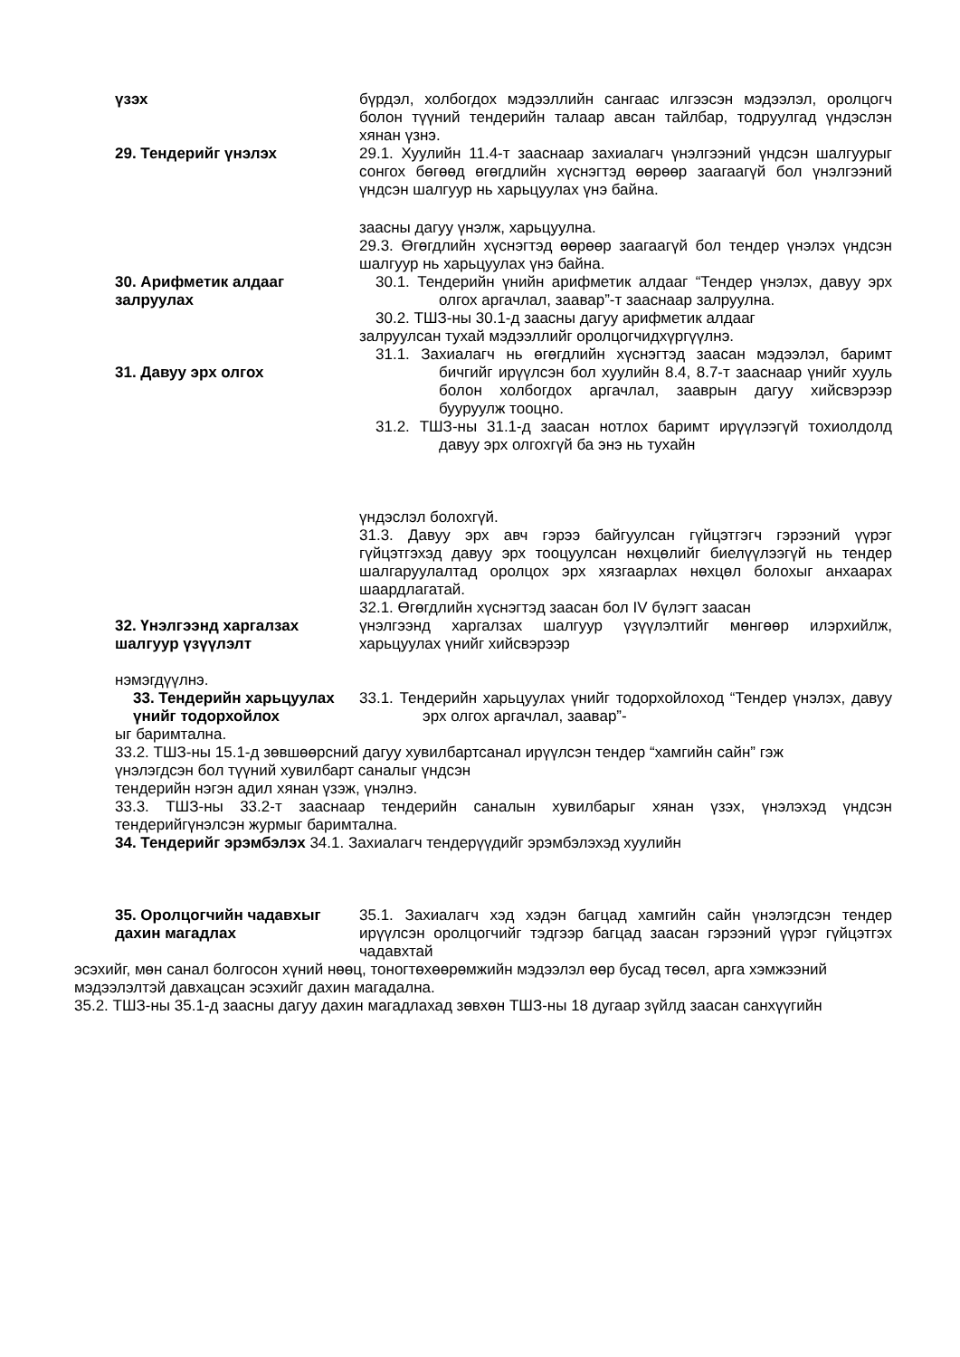үзэх бүрдэл, холбогдох мэдээллийн сангаас илгээсэн мэдээлэл, оролцогч болон түүний тендерийн талаар авсан тайлбар, тодруулгад үндэслэн хянан үзнэ.
29. Тендерийг үнэлэх 29.1. Хуулийн 11.4-т зааснаар захиалагч үнэлгээний үндсэн шалгуурыг сонгох бөгөөд өгөгдлийн хүснэгтэд өөрөөр заагаагүй бол үнэлгээний үндсэн шалгуур нь харьцуулах үнэ байна.
заасны дагуу үнэлж, харьцуулна.
29.3. Өгөгдлийн хүснэгтэд өөрөөр заагаагүй бол тендер үнэлэх үндсэн шалгуур нь харьцуулах үнэ байна.
30. Арифметик алдааг залруулах
30.1. Тендерийн үнийн арифметик алдааг “Тендер үнэлэх, давуу эрх олгох аргачлал, заавар”-т зааснаар залруулна.
30.2. ТШЗ-ны 30.1-д заасны дагуу арифметик алдааг
залруулсан тухай мэдээллийг оролцогчидхүргүүлнэ.
31. Давуу эрх олгох 31.1. Захиалагч нь өгөгдлийн хүснэгтэд заасан мэдээлэл, баримт бичгийг ирүүлсэн бол хуулийн 8.4, 8.7-т зааснаар үнийг хууль болон холбогдох аргачлал, зааврын дагуу хийсвэрээр бууруулж тооцно.
31.2. ТШЗ-ны 31.1-д заасан нотлох баримт ирүүлээгүй тохиолдолд давуу эрх олгохгүй ба энэ нь тухайн
үндэслэл болохгүй.
31.3. Давуу эрх авч гэрээ байгуулсан гүйцэтгэгч гэрээний үүрэг гүйцэтгэхэд давуу эрх тооцуулсан нөхцөлийг биелүүлээгүй нь тендер шалгаруулалтад оролцох эрх хязгаарлах нөхцөл болохыг анхаарах шаардлагатай.
32.1. Өгөгдлийн хүснэгтэд заасан бол IV бүлэгт заасан
32. Үнэлгээнд харгалзах шалгуур үзүүлэлт
үнэлгээнд харгалзах шалгуур үзүүлэлтийг мөнгөөр илэрхийлж, харьцуулах үнийг хийсвэрээр
нэмэгдүүлнэ.
33. Тендерийн харьцуулах үнийг тодорхойлох
33.1. Тендерийн харьцуулах үнийг тодорхойлоход “Тендер үнэлэх, давуу эрх олгох аргачлал, заавар”-
ыг баримтална.
33.2. ТШЗ-ны 15.1-д зөвшөөрсний дагуу хувилбартсанал ирүүлсэн тендер “хамгийн сайн” гэж
үнэлэгдсэн бол түүний хувилбарт саналыг үндсэн
тендерийн нэгэн адил хянан үзэж, үнэлнэ.
33.3. ТШЗ-ны 33.2-т зааснаар тендерийн саналын хувилбарыг хянан үзэх, үнэлэхэд үндсэн тендерийгүнэлсэн журмыг баримтална.
34. Тендерийг эрэмбэлэх 34.1. Захиалагч тендерүүдийг эрэмбэлэхэд хуулийн
35. Оролцогчийн чадавхыг дахин магадлах
35.1. Захиалагч хэд хэдэн багцад хамгийн сайн үнэлэгдсэн тендер ирүүлсэн оролцогчийг тэдгээр багцад заасан гэрээний үүрэг гүйцэтгэх чадавхтай
эсэхийг, мөн санал болгосон хүний нөөц, тоногтөхөөрөмжийн мэдээлэл өөр бусад төсөл, арга хэмжээний мэдээлэлтэй давхацсан эсэхийг дахин магадална.
35.2. ТШЗ-ны 35.1-д заасны дагуу дахин магадлахад зөвхөн ТШЗ-ны 18 дугаар зүйлд заасан санхүүгийн